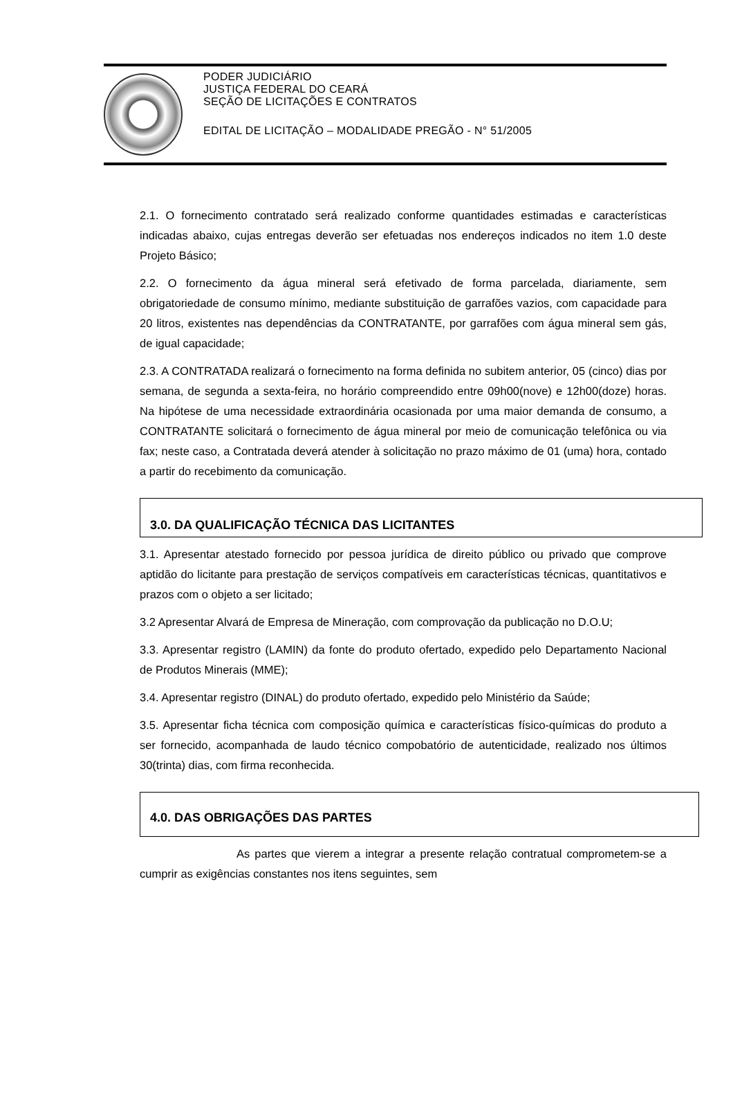PODER JUDICIÁRIO
JUSTIÇA FEDERAL DO CEARÁ
SEÇÃO DE LICITAÇÕES E CONTRATOS
EDITAL DE LICITAÇÃO – MODALIDADE PREGÃO - N° 51/2005
2.1. O fornecimento contratado será realizado conforme quantidades estimadas e características indicadas abaixo, cujas entregas deverão ser efetuadas nos endereços indicados no item 1.0 deste Projeto Básico;
2.2. O fornecimento da água mineral será efetivado de forma parcelada, diariamente, sem obrigatoriedade de consumo mínimo, mediante substituição de garrafões vazios, com capacidade para 20 litros, existentes nas dependências da CONTRATANTE, por garrafões com água mineral sem gás, de igual capacidade;
2.3. A CONTRATADA realizará o fornecimento na forma definida no subitem anterior, 05 (cinco) dias por semana, de segunda a sexta-feira, no horário compreendido entre 09h00(nove) e 12h00(doze) horas. Na hipótese de uma necessidade extraordinária ocasionada por uma maior demanda de consumo, a CONTRATANTE solicitará o fornecimento de água mineral por meio de comunicação telefônica ou via fax; neste caso, a Contratada deverá atender à solicitação no prazo máximo de 01 (uma) hora, contado a partir do recebimento da comunicação.
3.0. DA QUALIFICAÇÃO TÉCNICA DAS LICITANTES
3.1. Apresentar atestado fornecido por pessoa jurídica de direito público ou privado que comprove aptidão do licitante para prestação de serviços compatíveis em características técnicas, quantitativos e prazos com o objeto a ser licitado;
3.2 Apresentar Alvará de Empresa de Mineração, com comprovação da publicação no D.O.U;
3.3. Apresentar registro (LAMIN) da fonte do produto ofertado, expedido pelo Departamento Nacional de Produtos Minerais (MME);
3.4. Apresentar registro (DINAL) do produto ofertado, expedido pelo Ministério da Saúde;
3.5. Apresentar ficha técnica com composição química e características físico-químicas do produto a ser fornecido, acompanhada de laudo técnico compobatório de autenticidade, realizado nos últimos 30(trinta) dias, com firma reconhecida.
4.0. DAS OBRIGAÇÕES DAS PARTES
As partes que vierem a integrar a presente relação contratual comprometem-se a cumprir as exigências constantes nos itens seguintes, sem